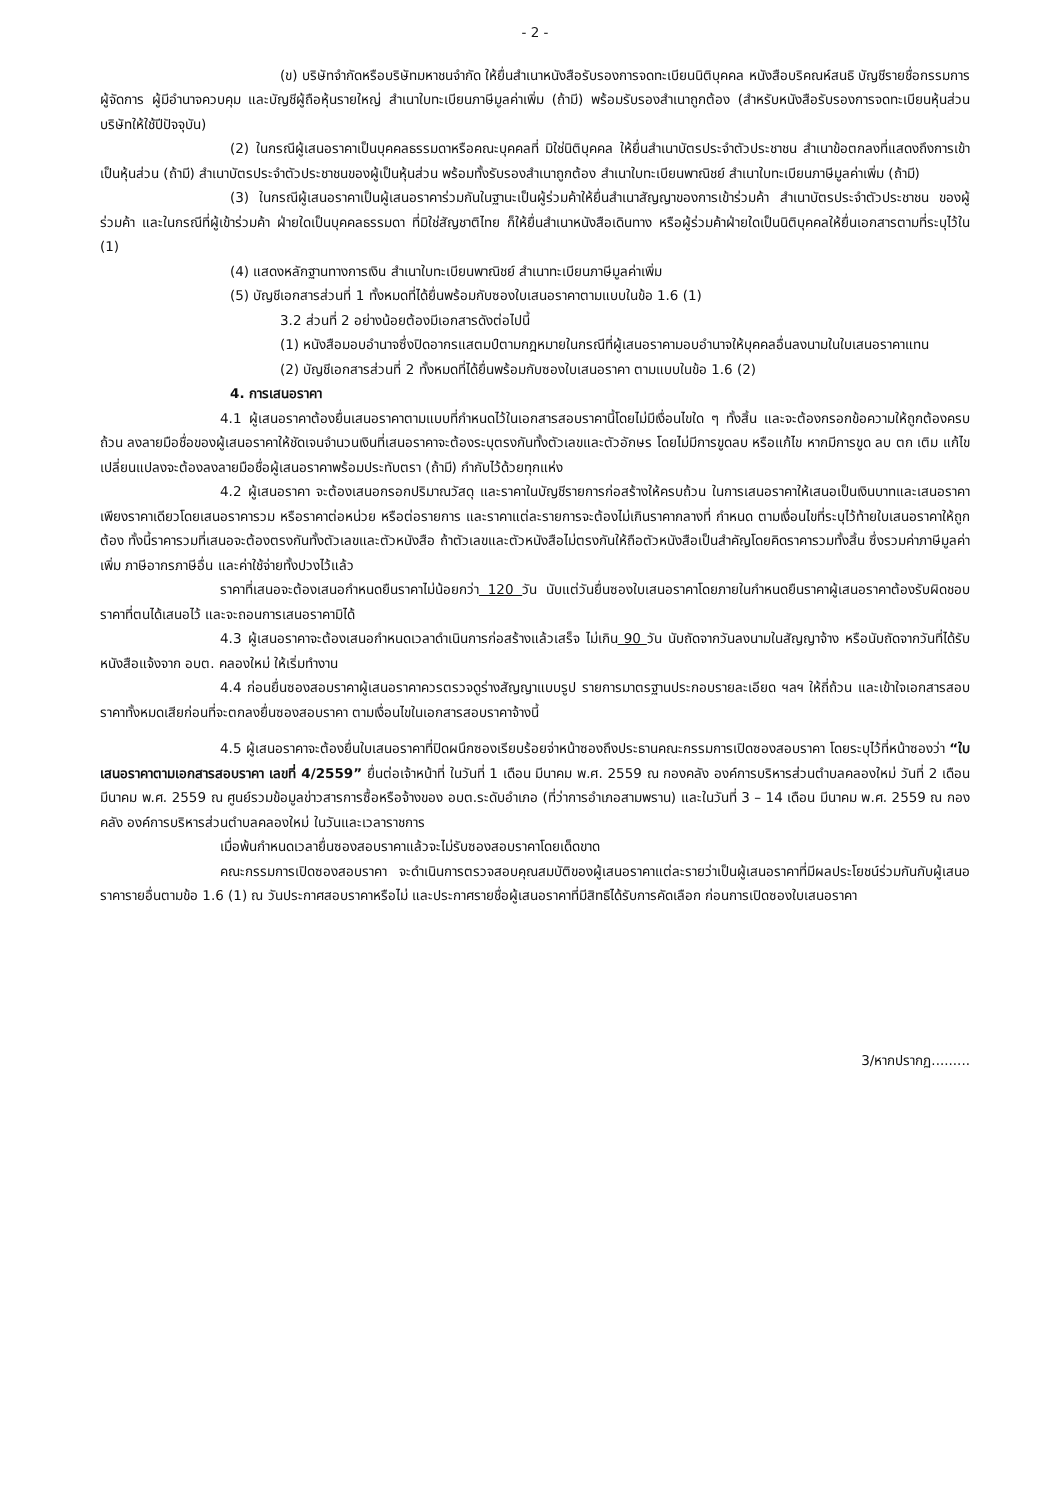- 2 -
(ข) บริษัทจำกัดหรือบริษัทมหาชนจำกัด ให้ยื่นสำเนาหนังสือรับรองการจดทะเบียนนิติบุคคล หนังสือบริคณห์สนธิ บัญชีรายชื่อกรรมการผู้จัดการ ผู้มีอำนาจควบคุม และบัญชีผู้ถือหุ้นรายใหญ่ สำเนาใบทะเบียนภาษีมูลค่าเพิ่ม (ถ้ามี) พร้อมรับรองสำเนาถูกต้อง (สำหรับหนังสือรับรองการจดทะเบียนหุ้นส่วนบริษัทให้ใช้ปีปัจจุบัน)
(2) ในกรณีผู้เสนอราคาเป็นบุคคลธรรมดาหรือคณะบุคคลที่ มิใช่นิติบุคคล ให้ยื่นสำเนาบัตรประจำตัวประชาชน สำเนาข้อตกลงที่แสดงถึงการเข้าเป็นหุ้นส่วน (ถ้ามี) สำเนาบัตรประจำตัวประชาชนของผู้เป็นหุ้นส่วน พร้อมทั้งรับรองสำเนาถูกต้อง สำเนาใบทะเบียนพาณิชย์ สำเนาใบทะเบียนภาษีมูลค่าเพิ่ม (ถ้ามี)
(3) ในกรณีผู้เสนอราคาเป็นผู้เสนอราคาร่วมกันในฐานะเป็นผู้ร่วมค้าให้ยื่นสำเนาสัญญาของการเข้าร่วมค้า สำเนาบัตรประจำตัวประชาชน ของผู้ร่วมค้า และในกรณีที่ผู้เข้าร่วมค้า ฝ่ายใดเป็นบุคคลธรรมดา ที่มิใช่สัญชาติไทย ก็ให้ยื่นสำเนาหนังสือเดินทาง หรือผู้ร่วมค้าฝ่ายใดเป็นนิติบุคคลให้ยื่นเอกสารตามที่ระบุไว้ใน (1)
(4) แสดงหลักฐานทางการเงิน สำเนาใบทะเบียนพาณิชย์ สำเนาทะเบียนภาษีมูลค่าเพิ่ม
(5) บัญชีเอกสารส่วนที่ 1 ทั้งหมดที่ได้ยื่นพร้อมกับซองใบเสนอราคาตามแบบในข้อ 1.6 (1)
3.2 ส่วนที่ 2 อย่างน้อยต้องมีเอกสารดังต่อไปนี้
(1) หนังสือมอบอำนาจซึ่งปิดอากรแสตมป์ตามกฎหมายในกรณีที่ผู้เสนอราคามอบอำนาจให้บุคคลอื่นลงนามในใบเสนอราคาแทน
(2) บัญชีเอกสารส่วนที่ 2 ทั้งหมดที่ได้ยื่นพร้อมกับซองใบเสนอราคา ตามแบบในข้อ 1.6 (2)
4. การเสนอราคา
4.1 ผู้เสนอราคาต้องยื่นเสนอราคาตามแบบที่กำหนดไว้ในเอกสารสอบราคานี้โดยไม่มีเงื่อนไขใด ๆ ทั้งสิ้น และจะต้องกรอกข้อความให้ถูกต้องครบถ้วน ลงลายมือชื่อของผู้เสนอราคาให้ชัดเจนจำนวนเงินที่เสนอราคาจะต้องระบุตรงกันทั้งตัวเลขและตัวอักษร โดยไม่มีการขูดลบ หรือแก้ไข หากมีการขูด ลบ ตก เติม แก้ไข เปลี่ยนแปลงจะต้องลงลายมือชื่อผู้เสนอราคาพร้อมประทับตรา (ถ้ามี) กำกับไว้ด้วยทุกแห่ง
4.2 ผู้เสนอราคา จะต้องเสนอกรอกปริมาณวัสดุ และราคาในบัญชีรายการก่อสร้างให้ครบถ้วน ในการเสนอราคาให้เสนอเป็นเงินบาทและเสนอราคาเพียงราคาเดียวโดยเสนอราคารวม หรือราคาต่อหน่วย หรือต่อรายการ และราคาแต่ละรายการจะต้องไม่เกินราคากลางที่ กำหนด ตามเงื่อนไขที่ระบุไว้ท้ายใบเสนอราคาให้ถูกต้อง ทั้งนี้ราคารวมที่เสนอจะต้องตรงกันทั้งตัวเลขและตัวหนังสือ ถ้าตัวเลขและตัวหนังสือไม่ตรงกันให้ถือตัวหนังสือเป็นสำคัญโดยคิดราคารวมทั้งสิ้น ซึ่งรวมค่าภาษีมูลค่าเพิ่ม ภาษีอากรภาษีอื่น และค่าใช้จ่ายทั้งปวงไว้แล้ว
ราคาที่เสนอจะต้องเสนอกำหนดยืนราคาไม่น้อยกว่า 120 วัน นับแต่วันยื่นซองใบเสนอราคาโดยภายในกำหนดยืนราคาผู้เสนอราคาต้องรับผิดชอบราคาที่ตนได้เสนอไว้ และจะถอนการเสนอราคามิได้
4.3 ผู้เสนอราคาจะต้องเสนอกำหนดเวลาดำเนินการก่อสร้างแล้วเสร็จ ไม่เกิน 90 วัน นับถัดจากวันลงนามในสัญญาจ้าง หรือนับถัดจากวันที่ได้รับหนังสือแจ้งจาก อบต. คลองใหม่ ให้เริ่มทำงาน
4.4 ก่อนยื่นซองสอบราคาผู้เสนอราคาควรตรวจดูร่างสัญญาแบบรูป รายการมาตรฐานประกอบรายละเอียด ฯลฯ ให้ถี่ถ้วน และเข้าใจเอกสารสอบราคาทั้งหมดเสียก่อนที่จะตกลงยื่นซองสอบราคา ตามเงื่อนไขในเอกสารสอบราคาจ้างนี้
4.5 ผู้เสนอราคาจะต้องยื่นใบเสนอราคาที่ปิดผนึกซองเรียบร้อยจ่าหน้าซองถึงประธานคณะกรรมการเปิดซองสอบราคา โดยระบุไว้ที่หน้าซองว่า “ใบเสนอราคาตามเอกสารสอบราคา เลขที่ 4/2559” ยื่นต่อเจ้าหน้าที่ ในวันที่ 1 เดือน มีนาคม พ.ศ. 2559 ณ กองคลัง องค์การบริหารส่วนตำบลคลองใหม่ วันที่ 2 เดือน มีนาคม พ.ศ. 2559 ณ ศูนย์รวมข้อมูลข่าวสารการซื้อหรือจ้างของ อบต.ระดับอำเภอ (ที่ว่าการอำเภอสามพราน) และในวันที่ 3 – 14 เดือน มีนาคม พ.ศ. 2559 ณ กองคลัง องค์การบริหารส่วนตำบลคลองใหม่ ในวันและเวลาราชการ
เมื่อพ้นกำหนดเวลายื่นซองสอบราคาแล้วจะไม่รับซองสอบราคาโดยเด็ดขาด
คณะกรรมการเปิดซองสอบราคา จะดำเนินการตรวจสอบคุณสมบัติของผู้เสนอราคาแต่ละรายว่าเป็นผู้เสนอราคาที่มีผลประโยชน์ร่วมกันกับผู้เสนอราคารายอื่นตามข้อ 1.6 (1) ณ วันประกาศสอบราคาหรือไม่ และประกาศรายชื่อผู้เสนอราคาที่มีสิทธิได้รับการคัดเลือก ก่อนการเปิดซองใบเสนอราคา
3/หากปรากฏ.........